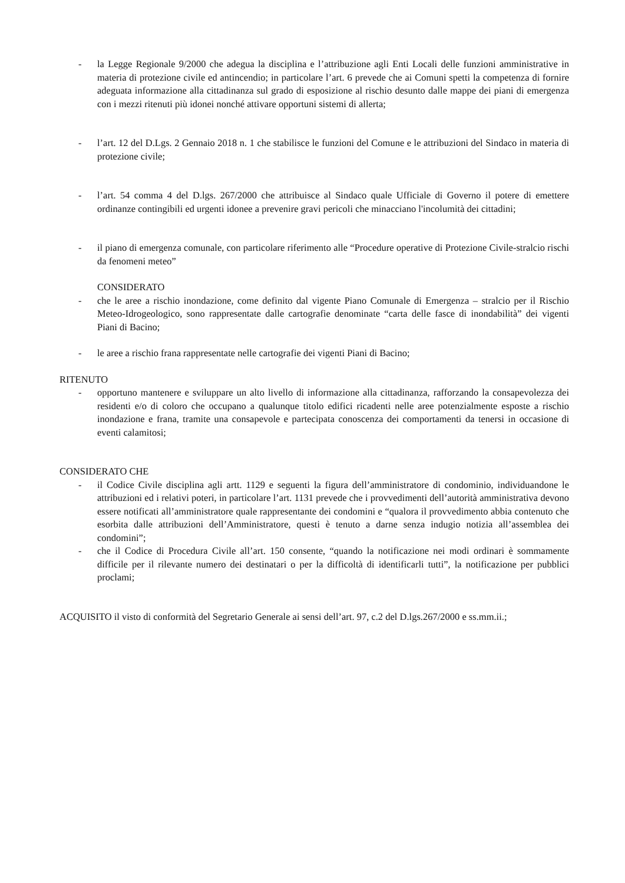- la Legge Regionale 9/2000 che adegua la disciplina e l’attribuzione agli Enti Locali delle funzioni amministrative in materia di protezione civile ed antincendio; in particolare l’art. 6 prevede che ai Comuni spetti la competenza di fornire adeguata informazione alla cittadinanza sul grado di esposizione al rischio desunto dalle mappe dei piani di emergenza con i mezzi ritenuti più idonei nonché attivare opportuni sistemi di allerta;
- l’art. 12 del D.Lgs. 2 Gennaio 2018 n. 1 che stabilisce le funzioni del Comune e le attribuzioni del Sindaco in materia di protezione civile;
- l’art. 54 comma 4 del D.lgs. 267/2000 che attribuisce al Sindaco quale Ufficiale di Governo il potere di emettere ordinanze contingibili ed urgenti idonee a prevenire gravi pericoli che minacciano l'incolumità dei cittadini;
- il piano di emergenza comunale, con particolare riferimento alle “Procedure operative di Protezione Civile-stralcio rischi da fenomeni meteo”
CONSIDERATO
- che le aree a rischio inondazione, come definito dal vigente Piano Comunale di Emergenza – stralcio per il Rischio Meteo-Idrogeologico, sono rappresentate dalle cartografie denominate “carta delle fasce di inondabilità” dei vigenti Piani di Bacino;
- le aree a rischio frana rappresentate nelle cartografie dei vigenti Piani di Bacino;
RITENUTO
- opportuno mantenere e sviluppare un alto livello di informazione alla cittadinanza, rafforzando la consapevolezza dei residenti e/o di coloro che occupano a qualunque titolo edifici ricadenti nelle aree potenzialmente esposte a rischio inondazione e frana, tramite una consapevole e partecipata conoscenza dei comportamenti da tenersi in occasione di eventi calamitosi;
CONSIDERATO CHE
- il Codice Civile disciplina agli artt. 1129 e seguenti la figura dell’amministratore di condominio, individuandone le attribuzioni ed i relativi poteri, in particolare l’art. 1131 prevede che i provvedimenti dell’autorità amministrativa devono essere notificati all’amministratore quale rappresentante dei condomini e “qualora il provvedimento abbia contenuto che esorbita dalle attribuzioni dell’Amministratore, questi è tenuto a darne senza indugio notizia all’assemblea dei condomini”;
- che il Codice di Procedura Civile all’art. 150 consente, “quando la notificazione nei modi ordinari è sommamente difficile per il rilevante numero dei destinatari o per la difficoltà di identificarli tutti”, la notificazione per pubblici proclami;
ACQUISITO il visto di conformità del Segretario Generale ai sensi dell’art. 97, c.2 del D.lgs.267/2000 e ss.mm.ii.;